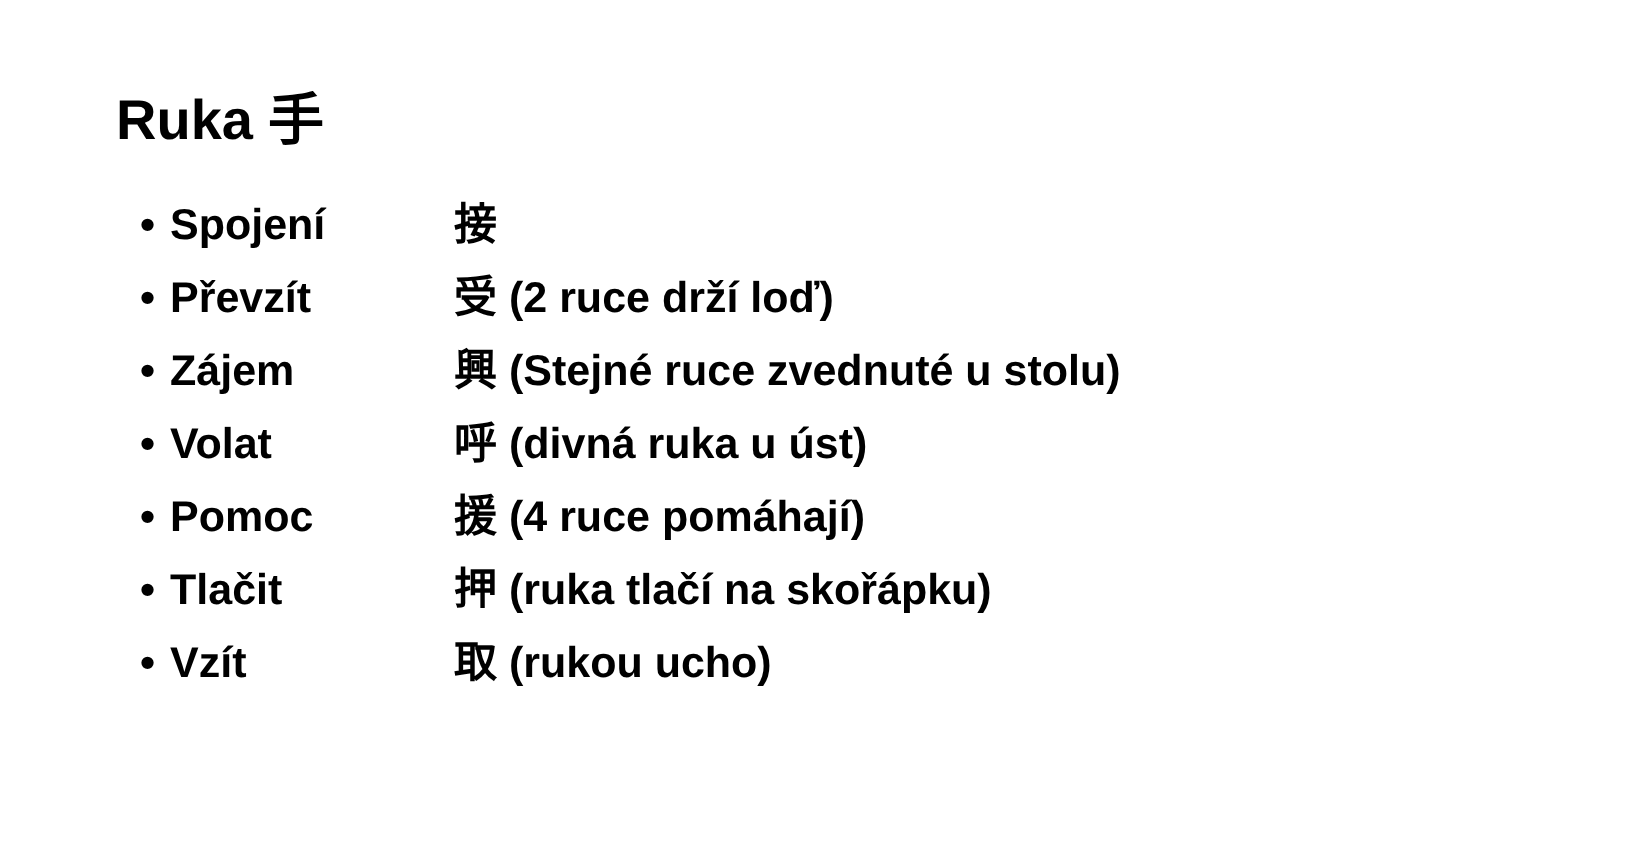Ruka 手
• Spojení 接
• Převzít 受 (2 ruce drží loď)
• Zájem 興 (Stejné ruce zvednuté u stolu)
• Volat 呼 (divná ruka u úst)
• Pomoc 援 (4 ruce pomáhají)
• Tlačit 押 (ruka tlačí na skořápku)
• Vzít 取 (rukou ucho)